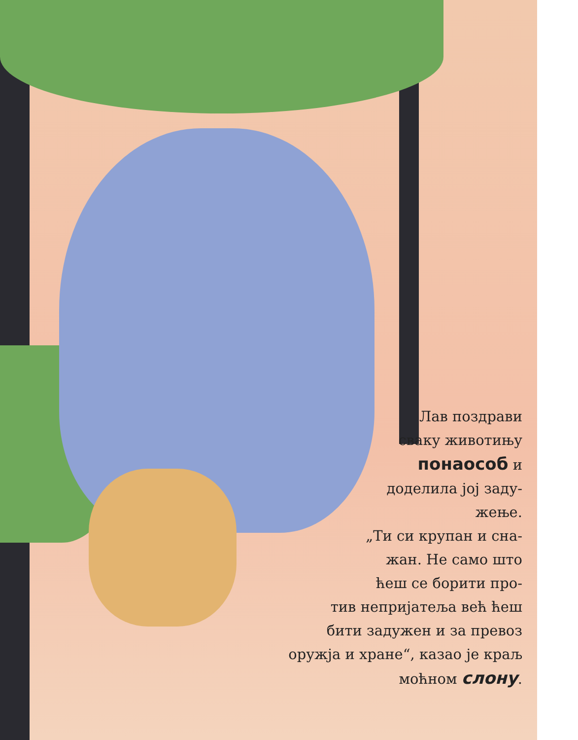Лав поздрави
сваку животињу
понаособ и
доделила јој заду-
жење.
„Ти си крупан и сна-
жан. Не само што
ћеш се борити про-
тив непријатеља већ ћеш
бити задужен и за превоз
оружја и хране“, казао је краљ
моћном слону.